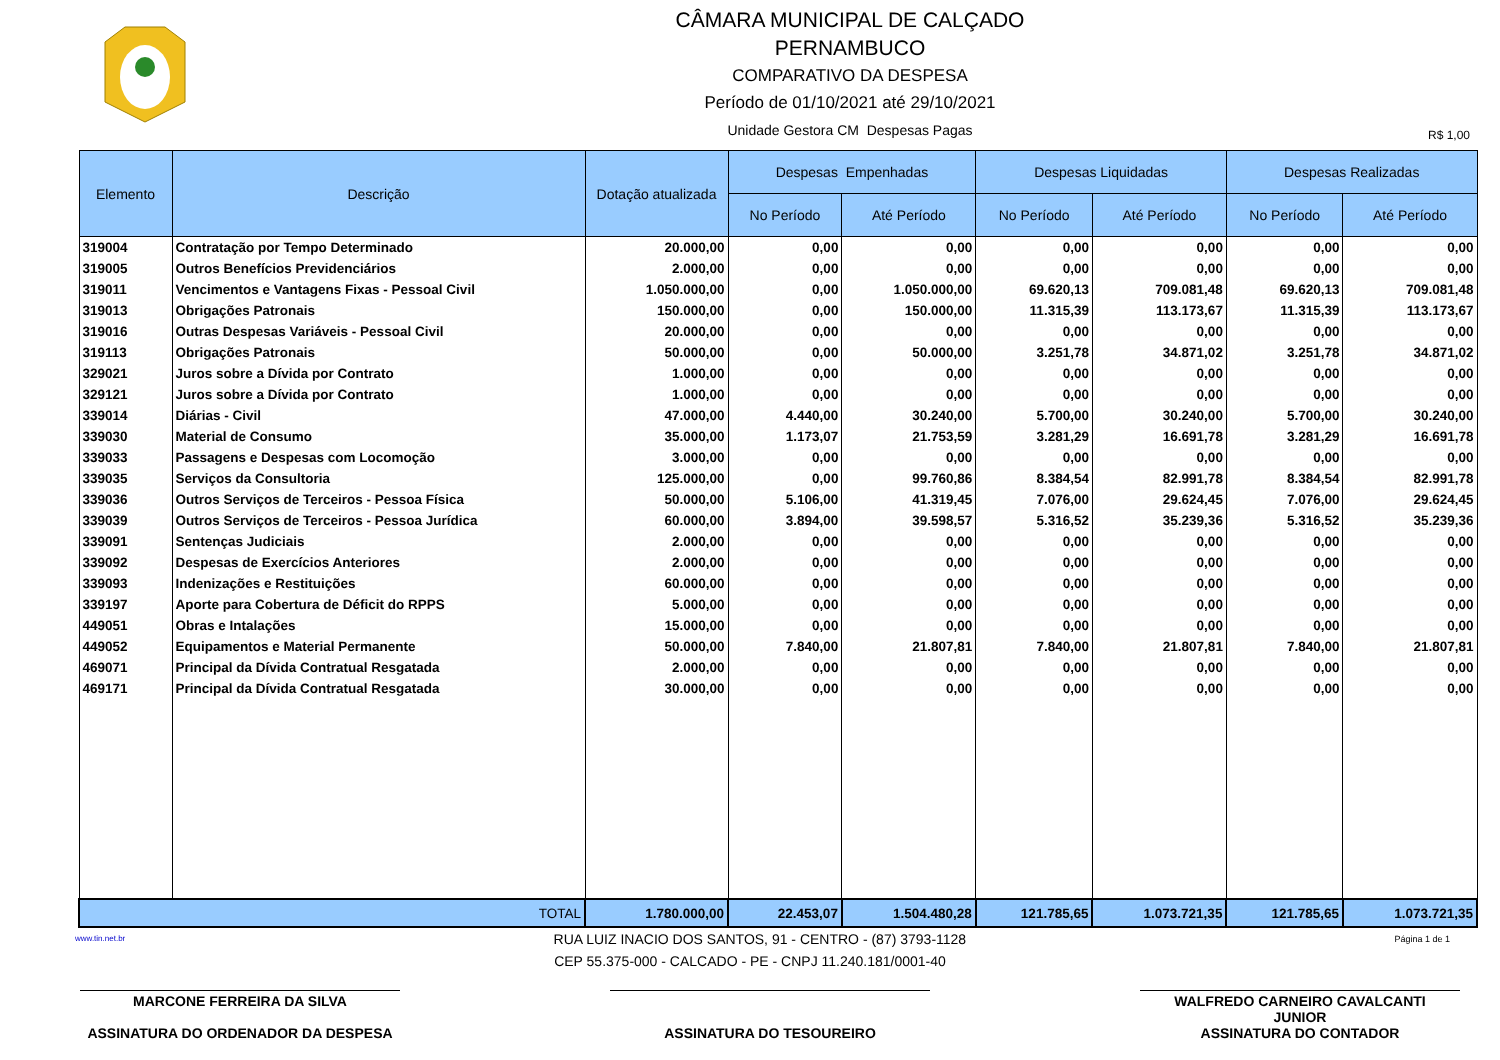CÂMARA MUNICIPAL DE CALÇADO
PERNAMBUCO
COMPARATIVO DA DESPESA
Período de 01/10/2021 até 29/10/2021
Unidade Gestora CM Despesas Pagas
R$ 1,00
| Elemento | Descrição | Dotação atualizada | Despesas Empenhadas | | Despesas Liquidadas | | Despesas Realizadas | |
| --- | --- | --- | --- | --- | --- | --- | --- | --- |
| | | | No Período | Até Período | No Período | Até Período | No Período | Até Período |
| 319004 | Contratação por Tempo Determinado | 20.000,00 | 0,00 | 0,00 | 0,00 | 0,00 | 0,00 | 0,00 |
| 319005 | Outros Benefícios Previdenciários | 2.000,00 | 0,00 | 0,00 | 0,00 | 0,00 | 0,00 | 0,00 |
| 319011 | Vencimentos e Vantagens Fixas - Pessoal Civil | 1.050.000,00 | 0,00 | 1.050.000,00 | 69.620,13 | 709.081,48 | 69.620,13 | 709.081,48 |
| 319013 | Obrigações Patronais | 150.000,00 | 0,00 | 150.000,00 | 11.315,39 | 113.173,67 | 11.315,39 | 113.173,67 |
| 319016 | Outras Despesas Variáveis - Pessoal Civil | 20.000,00 | 0,00 | 0,00 | 0,00 | 0,00 | 0,00 | 0,00 |
| 319113 | Obrigações Patronais | 50.000,00 | 0,00 | 50.000,00 | 3.251,78 | 34.871,02 | 3.251,78 | 34.871,02 |
| 329021 | Juros sobre a Dívida por Contrato | 1.000,00 | 0,00 | 0,00 | 0,00 | 0,00 | 0,00 | 0,00 |
| 329121 | Juros sobre a Dívida por Contrato | 1.000,00 | 0,00 | 0,00 | 0,00 | 0,00 | 0,00 | 0,00 |
| 339014 | Diárias - Civil | 47.000,00 | 4.440,00 | 30.240,00 | 5.700,00 | 30.240,00 | 5.700,00 | 30.240,00 |
| 339030 | Material de Consumo | 35.000,00 | 1.173,07 | 21.753,59 | 3.281,29 | 16.691,78 | 3.281,29 | 16.691,78 |
| 339033 | Passagens e Despesas com Locomoção | 3.000,00 | 0,00 | 0,00 | 0,00 | 0,00 | 0,00 | 0,00 |
| 339035 | Serviços da Consultoria | 125.000,00 | 0,00 | 99.760,86 | 8.384,54 | 82.991,78 | 8.384,54 | 82.991,78 |
| 339036 | Outros Serviços de Terceiros - Pessoa Física | 50.000,00 | 5.106,00 | 41.319,45 | 7.076,00 | 29.624,45 | 7.076,00 | 29.624,45 |
| 339039 | Outros Serviços de Terceiros - Pessoa Jurídica | 60.000,00 | 3.894,00 | 39.598,57 | 5.316,52 | 35.239,36 | 5.316,52 | 35.239,36 |
| 339091 | Sentenças Judiciais | 2.000,00 | 0,00 | 0,00 | 0,00 | 0,00 | 0,00 | 0,00 |
| 339092 | Despesas de Exercícios Anteriores | 2.000,00 | 0,00 | 0,00 | 0,00 | 0,00 | 0,00 | 0,00 |
| 339093 | Indenizações e Restituições | 60.000,00 | 0,00 | 0,00 | 0,00 | 0,00 | 0,00 | 0,00 |
| 339197 | Aporte para Cobertura de Déficit do RPPS | 5.000,00 | 0,00 | 0,00 | 0,00 | 0,00 | 0,00 | 0,00 |
| 449051 | Obras e Intalações | 15.000,00 | 0,00 | 0,00 | 0,00 | 0,00 | 0,00 | 0,00 |
| 449052 | Equipamentos e Material Permanente | 50.000,00 | 7.840,00 | 21.807,81 | 7.840,00 | 21.807,81 | 7.840,00 | 21.807,81 |
| 469071 | Principal da Dívida Contratual Resgatada | 2.000,00 | 0,00 | 0,00 | 0,00 | 0,00 | 0,00 | 0,00 |
| 469171 | Principal da Dívida Contratual Resgatada | 30.000,00 | 0,00 | 0,00 | 0,00 | 0,00 | 0,00 | 0,00 |
| TOTAL | | 1.780.000,00 | 22.453,07 | 1.504.480,28 | 121.785,65 | 1.073.721,35 | 121.785,65 | 1.073.721,35 |
www.tin.net.br RUA LUIZ INACIO DOS SANTOS, 91 - CENTRO - (87) 3793-1128 Página 1 de 1
CEP 55.375-000 - CALCADO - PE - CNPJ 11.240.181/0001-40
MARCONE FERREIRA DA SILVA
ASSINATURA DO ORDENADOR DA DESPESA
ASSINATURA DO TESOUREIRO WALFREDO CARNEIRO CAVALCANTI
JUNIOR
ASSINATURA DO CONTADOR